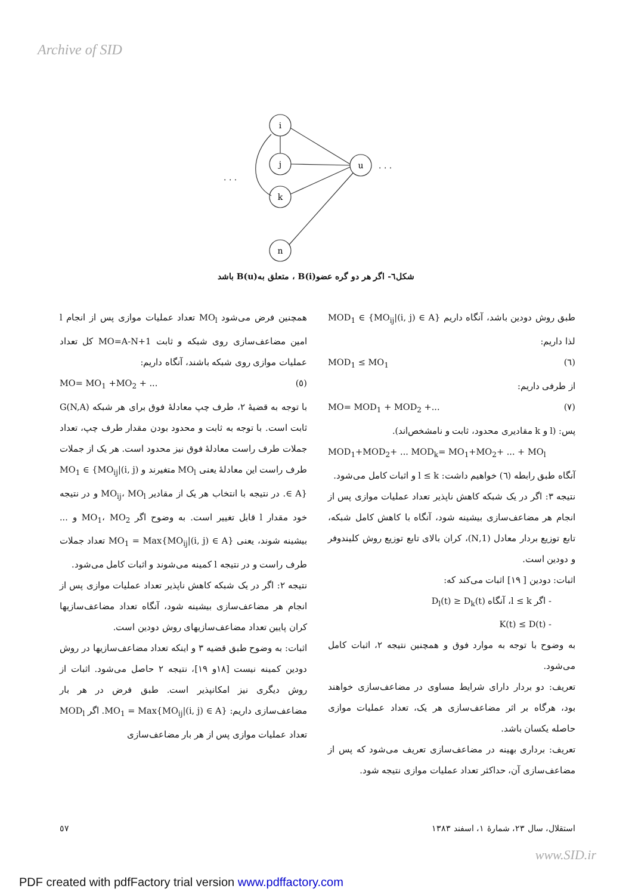Archive of SID
i
j
k
n
u
. . .
. . .
شکل٦- اگر هر دو گره عضو(B(i ، متعلق به(B(u باشد
همچنین فرض می‌شود MO<sub>l</sub> تعداد عملیات موازی پس از انجام l امین مضاعف‌سازی روی شبکه و ثابت MO=A-N+1 کل تعداد عملیات موازی روی شبکه باشند، آنگاه داریم:
(٥) MO= MO<sub>1</sub> +MO<sub>2</sub> + ...
با توجه به قضیهٔ ٢، طرف چپ معادلهٔ فوق برای هر شبکه G(N,A) ثابت است. با توجه به ثابت و محدود بودن مقدار طرف چپ، تعداد جملات طرف راست معادلهٔ فوق نیز محدود است. هر یک از جملات طرف راست این معادلهٔ یعنی MO<sub>l</sub> متغیرند و MO<sub>1</sub> ∈ {MO<sub>ij</sub>|(i, j) ∈ A}. در نتیجه با انتخاب هر یک از مقادیر MO<sub>ij</sub>، MO<sub>l</sub> و در نتیجه خود مقدار l قابل تغییر است. به وضوح اگر MO<sub>1</sub>، MO<sub>2</sub> و ... بیشینه شوند، یعنی MO<sub>1</sub> = Max{MO<sub>ij</sub>|(i, j) ∈ A} تعداد جملات طرف راست و در نتیجه l کمینه می‌شوند و اثبات کامل می‌شود.
نتیجه ٢: اگر در یک شبکه کاهش ناپذیر تعداد عملیات موازی پس از انجام هر مضاعف‌سازی بیشینه شود، آنگاه تعداد مضاعف‌سازیها کران پایین تعداد مضاعف‌سازیهای روش دودین است.
اثبات: به وضوح طبق قضیه ٣ و اینکه تعداد مضاعف‌سازیها در روش دودین کمینه نیست [١٨و ١٩]، نتیجه ٢ حاصل می‌شود. اثبات از روش دیگری نیز امکانپذیر است. طبق فرض در هر بار مضاعف‌سازی داریم: MO<sub>1</sub> = Max{MO<sub>ij</sub>|(i, j) ∈ A}. اگر MOD<sub>l</sub> تعداد عملیات موازی پس از هر بار مضاعف‌سازی
طبق روش دودین باشد، آنگاه داریم MOD<sub>1</sub> ∈ {MO<sub>ij</sub>|(i, j) ∈ A} لذا داریم:
(٦) MOD<sub>1</sub> ≤ MO<sub>1</sub>
از طرفی داریم:
(٧) MO= MOD<sub>1</sub> + MOD<sub>2</sub> +...
پس: (l و k مقادیری محدود، ثابت و نامشخص‌اند).
MOD<sub>1</sub>+MOD<sub>2</sub>+ ... MOD<sub>k</sub>= MO<sub>1</sub>+MO<sub>2</sub>+ ... + MO<sub>l</sub>
آنگاه طبق رابطه (٦) خواهیم داشت: l ≤ k و اثبات کامل می‌شود.
نتیجه ٣: اگر در یک شبکه کاهش ناپذیر تعداد عملیات موازی پس از انجام هر مضاعف‌سازی بیشینه شود، آنگاه با کاهش کامل شبکه، تابع توزیع بردار معادل (1,N)، کران بالای تابع توزیع روش کلیندوفر و دودین است.
اثبات: دودین [ ١٩] اثبات می‌کند که:
- اگر l ≤ k، آنگاه D<sub>l</sub>(t) ≥ D<sub>k</sub>(t)
- K(t) ≤ D(t)
به وضوح با توجه به موارد فوق و همچنین نتیجه ٢، اثبات کامل می‌شود.
تعریف: دو بردار دارای شرایط مساوی در مضاعف‌سازی خواهند بود، هرگاه بر اثر مضاعف‌سازی هر یک، تعداد عملیات موازی حاصله یکسان باشد.
تعریف: برداری بهینه در مضاعف‌سازی تعریف می‌شود که پس از مضاعف‌سازی آن، حداکثر تعداد عملیات موازی نتیجه شود.
استقلال، سال ٢٣، شمارهٔ ١، اسفند ١٣٨٣ ٥٧
www.SID.ir
PDF created with pdfFactory trial version www.pdffactory.com